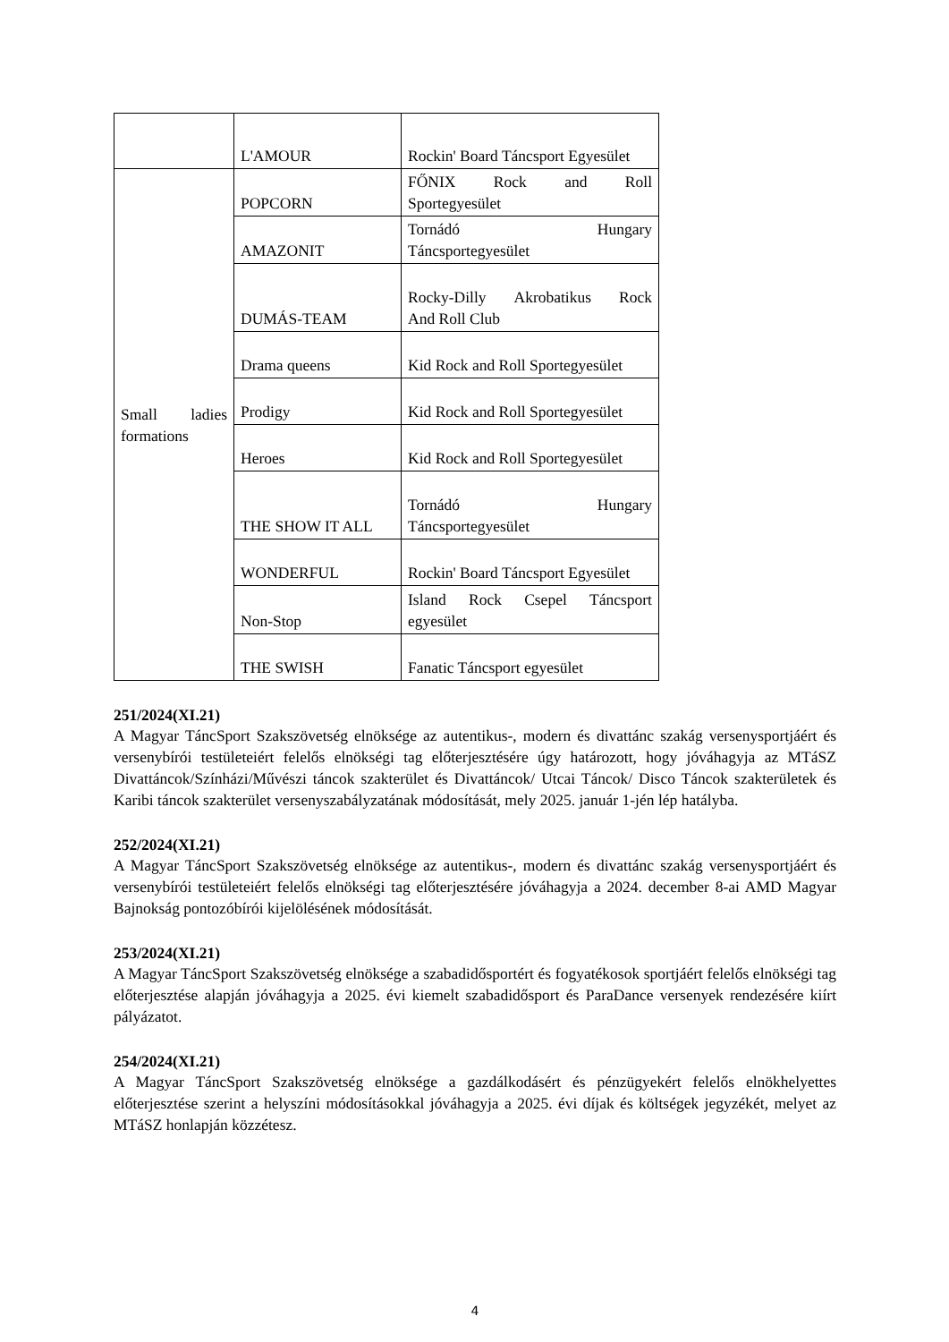| | L'AMOUR | Rockin' Board Táncsport Egyesület |
| Small ladies formations | POPCORN | FŐNIX Rock and Roll Sportegyesület |
| | AMAZONIT | Tornádó Hungary Táncsportegyesület |
| | DUMÁS-TEAM | Rocky-Dilly Akrobatikus Rock And Roll Club |
| | Drama queens | Kid Rock and Roll Sportegyesület |
| | Prodigy | Kid Rock and Roll Sportegyesület |
| | Heroes | Kid Rock and Roll Sportegyesület |
| | THE SHOW IT ALL | Tornádó Hungary Táncsportegyesület |
| | WONDERFUL | Rockin' Board Táncsport Egyesület |
| | Non-Stop | Island Rock Csepel Táncsport egyesület |
| | THE SWISH | Fanatic Táncsport egyesület |
251/2024(XI.21)
A Magyar TáncSport Szakszövetség elnöksége az autentikus-, modern és divattánc szakág versenysportjáért és versenybírói testületeiért felelős elnökségi tag előterjesztésére úgy határozott, hogy jóváhagyja az MTáSZ Divattáncok/Színházi/Művészi táncok szakterület és Divattáncok/ Utcai Táncok/ Disco Táncok szakterületek és Karibi táncok szakterület versenyszabályzatának módosítását, mely 2025. január 1-jén lép hatályba.
252/2024(XI.21)
A Magyar TáncSport Szakszövetség elnöksége az autentikus-, modern és divattánc szakág versenysportjáért és versenybírói testületeiért felelős elnökségi tag előterjesztésére jóváhagyja a 2024. december 8-ai AMD Magyar Bajnokság pontozóbírói kijelölésének módosítását.
253/2024(XI.21)
A Magyar TáncSport Szakszövetség elnöksége a szabadidősportért és fogyatékosok sportjáért felelős elnökségi tag előterjesztése alapján jóváhagyja a 2025. évi kiemelt szabadidősport és ParaDance versenyek rendezésére kiírt pályázatot.
254/2024(XI.21)
A Magyar TáncSport Szakszövetség elnöksége a gazdálkodásért és pénzügyekért felelős elnökhelyettes előterjesztése szerint a helyszíni módosításokkal jóváhagyja a 2025. évi díjak és költségek jegyzékét, melyet az MTáSZ honlapján közzétesz.
4